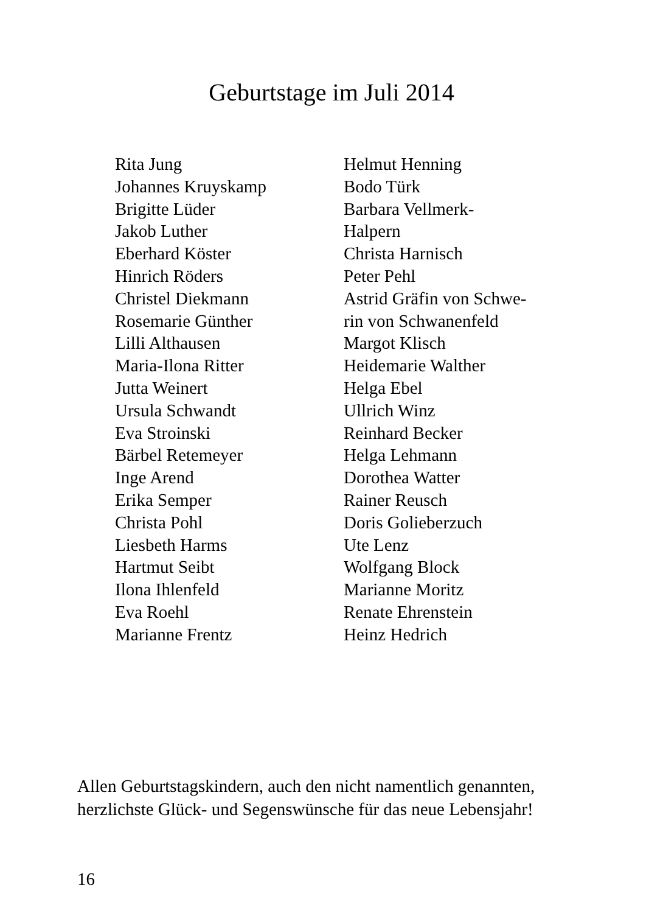Geburtstage im Juli 2014
Rita Jung
Johannes Kruyskamp
Brigitte Lüder
Jakob Luther
Eberhard Köster
Hinrich Röders
Christel Diekmann
Rosemarie Günther
Lilli Althausen
Maria-Ilona Ritter
Jutta Weinert
Ursula Schwandt
Eva Stroinski
Bärbel Retemeyer
Inge Arend
Erika Semper
Christa Pohl
Liesbeth Harms
Hartmut Seibt
Ilona Ihlenfeld
Eva Roehl
Marianne Frentz
Helmut Henning
Bodo Türk
Barbara Vellmerk-
Halpern
Christa Harnisch
Peter Pehl
Astrid Gräfin von Schwe-
rin von Schwanenfeld
Margot Klisch
Heidemarie Walther
Helga Ebel
Ullrich Winz
Reinhard Becker
Helga Lehmann
Dorothea Watter
Rainer Reusch
Doris Golieberzuch
Ute Lenz
Wolfgang Block
Marianne Moritz
Renate Ehrenstein
Heinz Hedrich
Allen Geburtstagskindern, auch den nicht namentlich genannten,
herzlichste Glück- und Segenswünsche für das neue Lebensjahr!
16